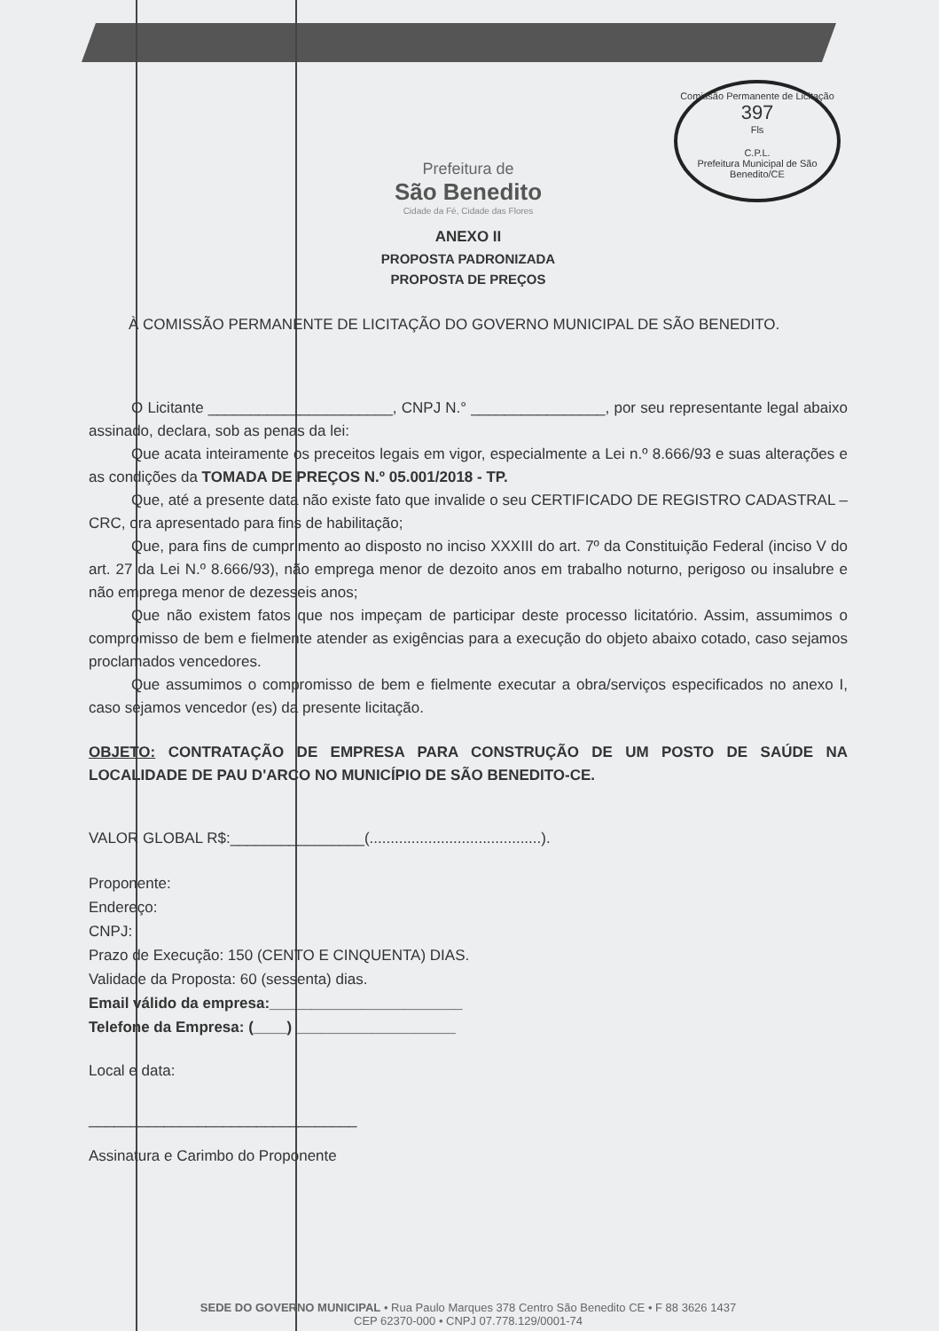Comissão Permanente de Licitação
397
Fls
C.P.L.
Prefeitura Municipal de São Benedito/CE
Prefeitura de
São Benedito
Cidade da Fé, Cidade das Flores
ANEXO II
PROPOSTA PADRONIZADA
PROPOSTA DE PREÇOS
À COMISSÃO PERMANENTE DE LICITAÇÃO DO GOVERNO MUNICIPAL DE SÃO BENEDITO.
O Licitante ______________________, CNPJ N.° ________________, por seu representante legal abaixo assinado, declara, sob as penas da lei:
Que acata inteiramente os preceitos legais em vigor, especialmente a Lei n.º 8.666/93 e suas alterações e as condições da TOMADA DE PREÇOS N.º 05.001/2018 - TP.
Que, até a presente data não existe fato que invalide o seu CERTIFICADO DE REGISTRO CADASTRAL – CRC, ora apresentado para fins de habilitação;
Que, para fins de cumprimento ao disposto no inciso XXXIII do art. 7º da Constituição Federal (inciso V do art. 27 da Lei N.º 8.666/93), não emprega menor de dezoito anos em trabalho noturno, perigoso ou insalubre e não emprega menor de dezesseis anos;
Que não existem fatos que nos impeçam de participar deste processo licitatório. Assim, assumimos o compromisso de bem e fielmente atender as exigências para a execução do objeto abaixo cotado, caso sejamos proclamados vencedores.
Que assumimos o compromisso de bem e fielmente executar a obra/serviços especificados no anexo I, caso sejamos vencedor (es) da presente licitação.
OBJETO: CONTRATAÇÃO DE EMPRESA PARA CONSTRUÇÃO DE UM POSTO DE SAÚDE NA LOCALIDADE DE PAU D'ARCO NO MUNICÍPIO DE SÃO BENEDITO-CE.
VALOR GLOBAL R$:________________(.........................................).
Proponente:
Endereço:
CNPJ:
Prazo de Execução: 150 (CENTO E CINQUENTA) DIAS.
Validade da Proposta: 60 (sessenta) dias.
Email válido da empresa:_______________________
Telefone da Empresa: (____) ___________________
Local e data:
________________________________
Assinatura e Carimbo do Proponente
SEDE DO GOVERNO MUNICIPAL • Rua Paulo Marques 378 Centro São Benedito CE • F 88 3626 1437
CEP 62370-000 • CNPJ 07.778.129/0001-74